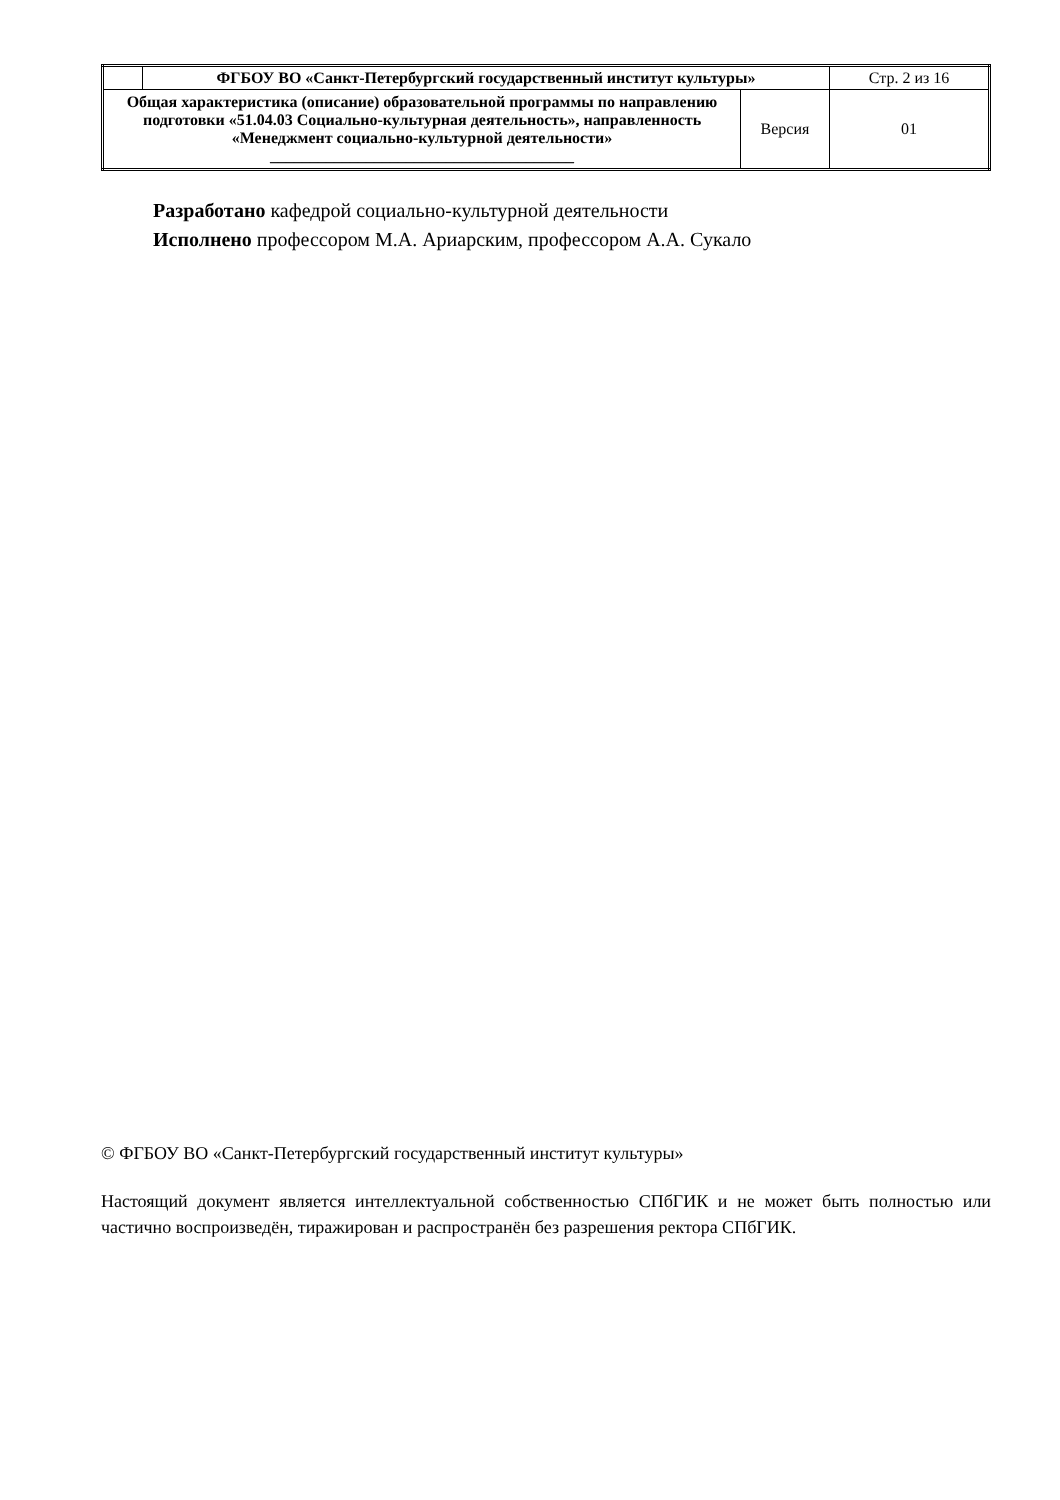| | ФГБОУ ВО «Санкт-Петербургский государственный институт культуры» | | Стр. 2 из 16 |
| Общая характеристика (описание) образовательной программы по направлению подготовки «51.04.03 Социально-культурная деятельность», направленность «Менеджмент социально-культурной деятельности» ______________________________________ | | Версия | 01 |
Разработано кафедрой социально-культурной деятельности
Исполнено профессором М.А. Ариарским, профессором А.А. Сукало
© ФГБОУ ВО «Санкт-Петербургский государственный институт культуры»
Настоящий документ является интеллектуальной собственностью СПбГИК и не может быть полностью или частично воспроизведён, тиражирован и распространён без разрешения ректора СПбГИК.